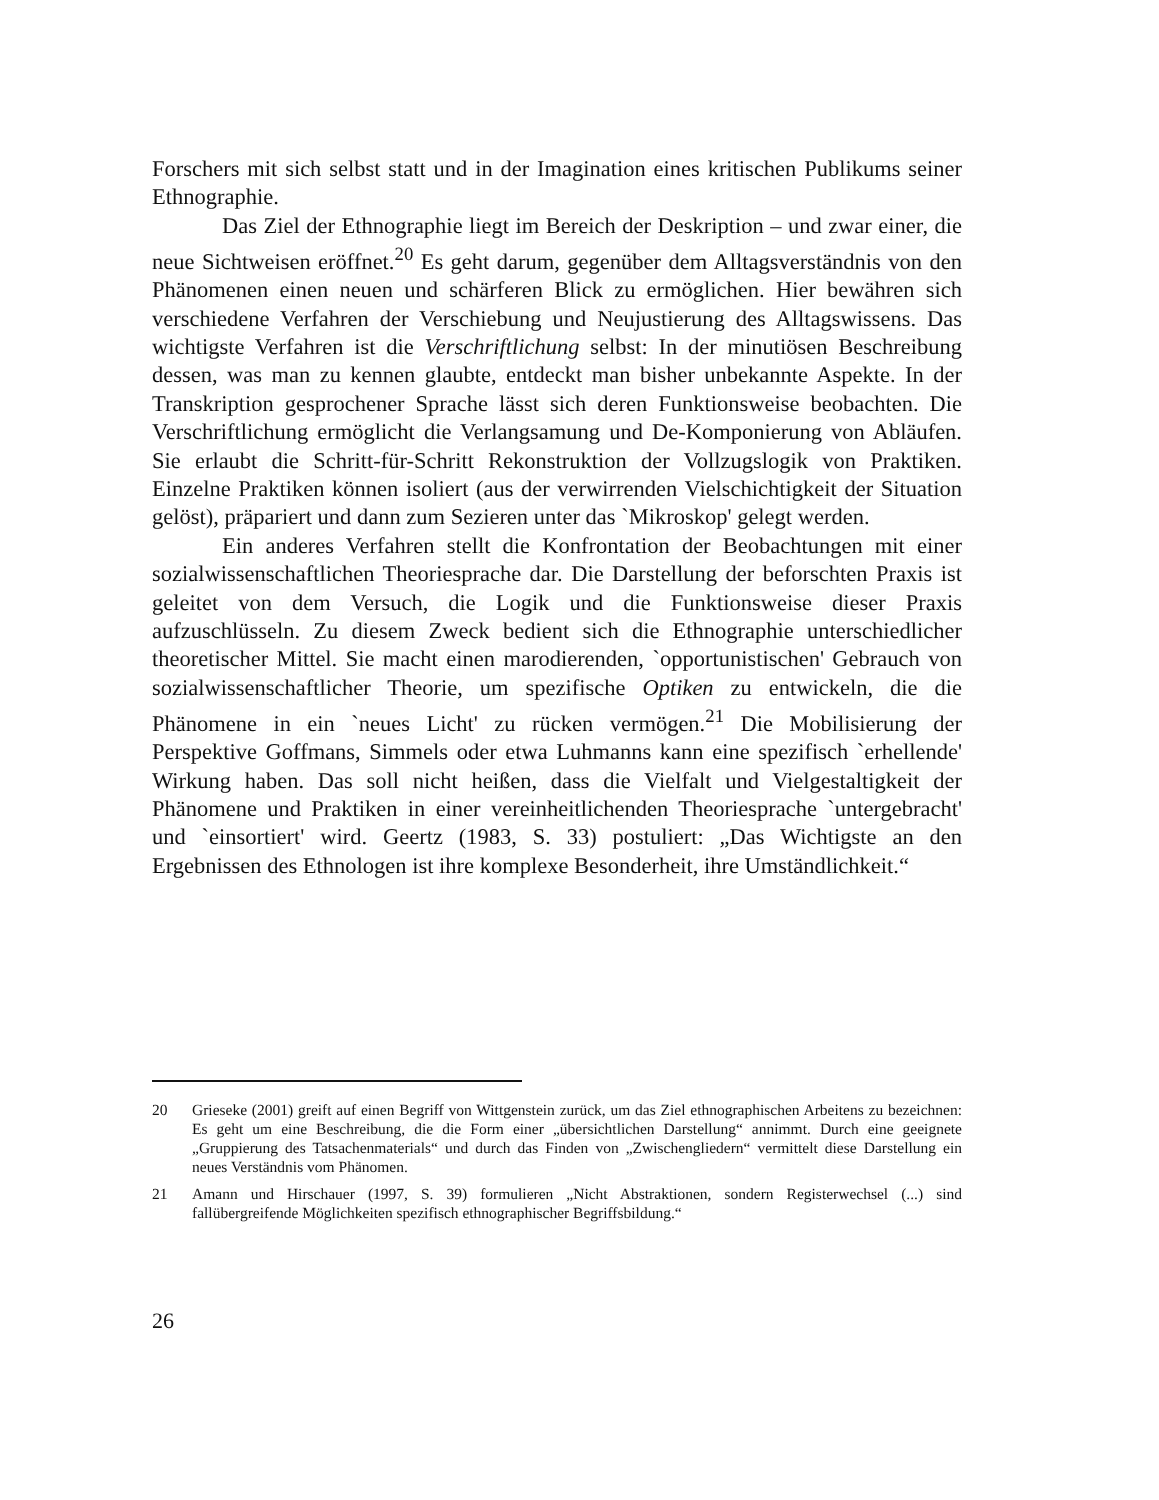Forschers mit sich selbst statt und in der Imagination eines kritischen Publikums seiner Ethnographie.
Das Ziel der Ethnographie liegt im Bereich der Deskription – und zwar einer, die neue Sichtweisen eröffnet.<sup>20</sup> Es geht darum, gegenüber dem Alltagsverständnis von den Phänomenen einen neuen und schärferen Blick zu ermöglichen. Hier bewähren sich verschiedene Verfahren der Verschiebung und Neujustierung des Alltagswissens. Das wichtigste Verfahren ist die Verschriftlichung selbst: In der minutiösen Beschreibung dessen, was man zu kennen glaubte, entdeckt man bisher unbekannte Aspekte. In der Transkription gesprochener Sprache lässt sich deren Funktionsweise beobachten. Die Verschriftlichung ermöglicht die Verlangsamung und De-Komponierung von Abläufen. Sie erlaubt die Schritt-für-Schritt Rekonstruktion der Vollzugslogik von Praktiken. Einzelne Praktiken können isoliert (aus der verwirrenden Vielschichtigkeit der Situation gelöst), präpariert und dann zum Sezieren unter das `Mikroskop' gelegt werden.
Ein anderes Verfahren stellt die Konfrontation der Beobachtungen mit einer sozialwissenschaftlichen Theoriesprache dar. Die Darstellung der beforschten Praxis ist geleitet von dem Versuch, die Logik und die Funktionsweise dieser Praxis aufzuschlüsseln. Zu diesem Zweck bedient sich die Ethnographie unterschiedlicher theoretischer Mittel. Sie macht einen marodierenden, `opportunistischen' Gebrauch von sozialwissenschaftlicher Theorie, um spezifische Optiken zu entwickeln, die die Phänomene in ein `neues Licht' zu rücken vermögen.<sup>21</sup> Die Mobilisierung der Perspektive Goffmans, Simmels oder etwa Luhmanns kann eine spezifisch `erhellende' Wirkung haben. Das soll nicht heißen, dass die Vielfalt und Vielgestaltigkeit der Phänomene und Praktiken in einer vereinheitlichenden Theoriesprache `untergebracht' und `einsortiert' wird. Geertz (1983, S. 33) postuliert: „Das Wichtigste an den Ergebnissen des Ethnologen ist ihre komplexe Besonderheit, ihre Umständlichkeit.“
20 Grieseke (2001) greift auf einen Begriff von Wittgenstein zurück, um das Ziel ethnographischen Arbeitens zu bezeichnen: Es geht um eine Beschreibung, die die Form einer „übersichtlichen Darstellung“ annimmt. Durch eine geeignete „Gruppierung des Tatsachenmaterials“ und durch das Finden von „Zwischengliedern“ vermittelt diese Darstellung ein neues Verständnis vom Phänomen.
21 Amann und Hirschauer (1997, S. 39) formulieren „Nicht Abstraktionen, sondern Registerwechsel (...) sind fallübergreifende Möglichkeiten spezifisch ethnographischer Begriffsbildung.“
26